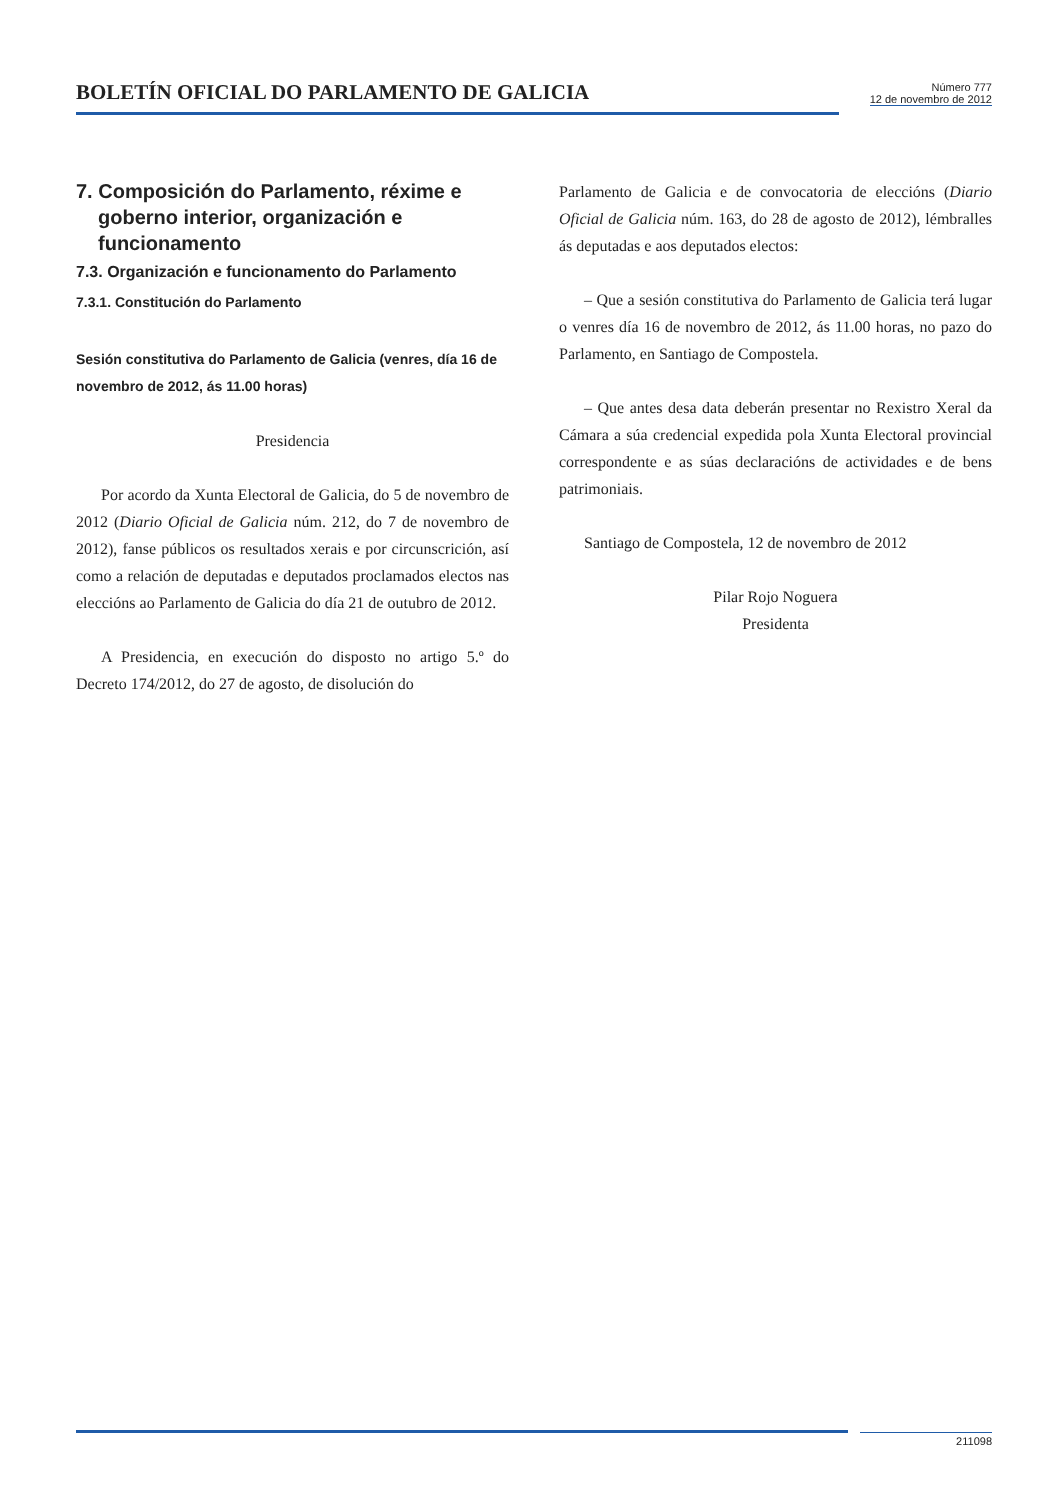BOLETÍN OFICIAL DO PARLAMENTO DE GALICIA
Número 777
12 de novembro de 2012
7. Composición do Parlamento, réxime e goberno interior, organización e funcionamento
7.3. Organización e funcionamento do Parlamento
7.3.1. Constitución do Parlamento
Sesión constitutiva do Parlamento de Galicia (venres, día 16 de novembro de 2012, ás 11.00 horas)
Presidencia
Por acordo da Xunta Electoral de Galicia, do 5 de novembro de 2012 (Diario Oficial de Galicia núm. 212, do 7 de novembro de 2012), fanse públicos os resultados xerais e por circunscrición, así como a relación de deputadas e deputados proclamados electos nas eleccións ao Parlamento de Galicia do día 21 de outubro de 2012.
A Presidencia, en execución do disposto no artigo 5.º do Decreto 174/2012, do 27 de agosto, de disolución do
Parlamento de Galicia e de convocatoria de eleccións (Diario Oficial de Galicia núm. 163, do 28 de agosto de 2012), lémbralles ás deputadas e aos deputados electos:
– Que a sesión constitutiva do Parlamento de Galicia terá lugar o venres día 16 de novembro de 2012, ás 11.00 horas, no pazo do Parlamento, en Santiago de Compostela.
– Que antes desa data deberán presentar no Rexistro Xeral da Cámara a súa credencial expedida pola Xunta Electoral provincial correspondente e as súas declaracións de actividades e de bens patrimoniais.
Santiago de Compostela, 12 de novembro de 2012
Pilar Rojo Noguera
Presidenta
211098